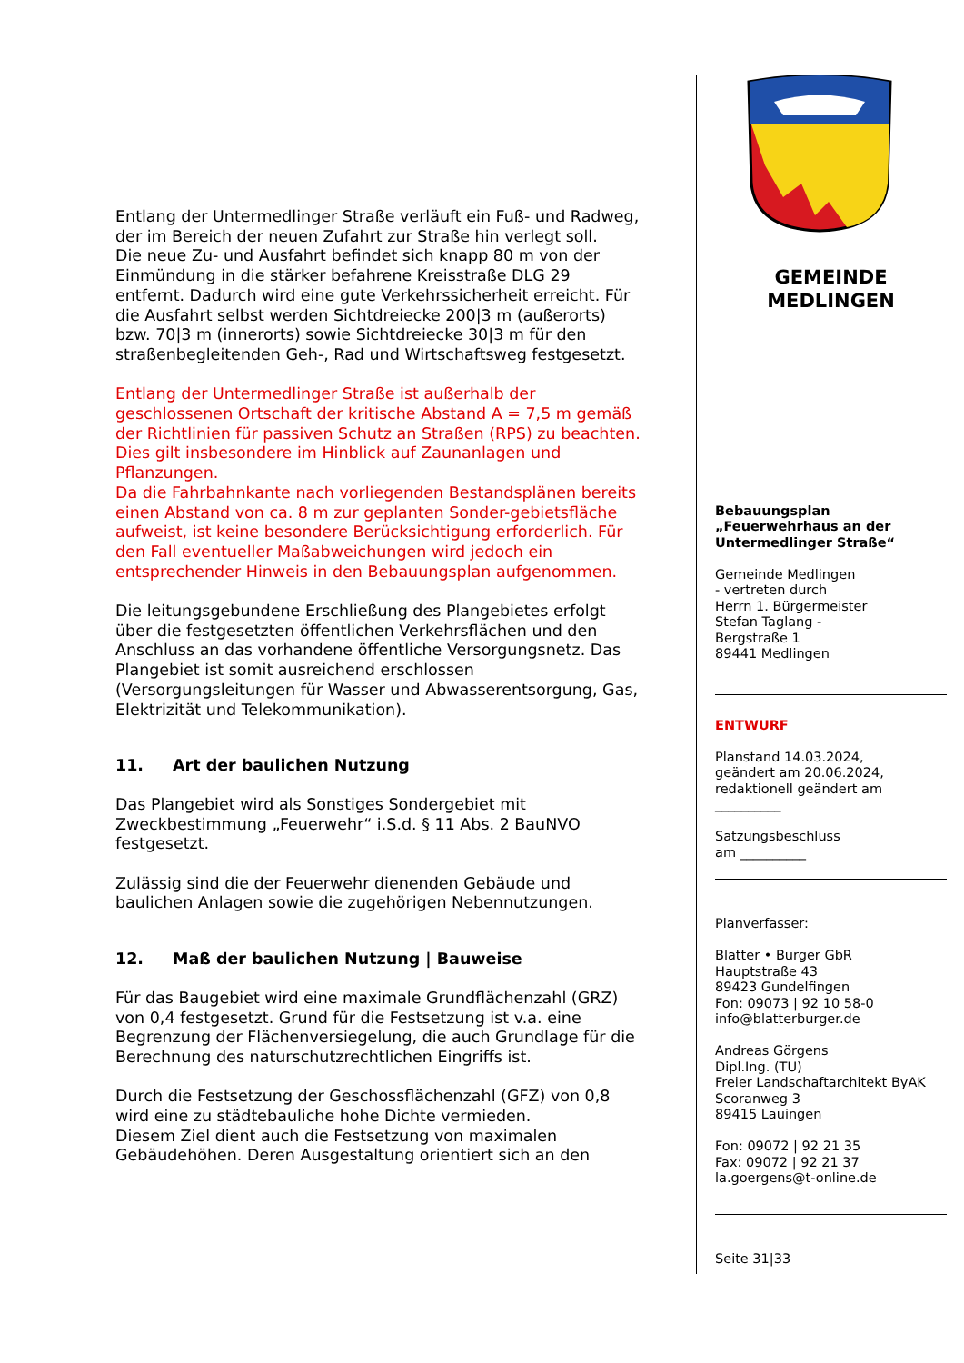Entlang der Untermedlinger Straße verläuft ein Fuß- und Radweg, der im Bereich der neuen Zufahrt zur Straße hin verlegt soll.
Die neue Zu- und Ausfahrt befindet sich knapp 80 m von der Einmündung in die stärker befahrene Kreisstraße DLG 29 entfernt. Dadurch wird eine gute Verkehrssicherheit erreicht. Für die Ausfahrt selbst werden Sichtdreiecke 200|3 m (außerorts) bzw. 70|3 m (innerorts) sowie Sichtdreiecke 30|3 m für den straßenbegleitenden Geh-, Rad und Wirtschaftsweg festgesetzt.
Entlang der Untermedlinger Straße ist außerhalb der geschlossenen Ortschaft der kritische Abstand A = 7,5 m gemäß der Richtlinien für passiven Schutz an Straßen (RPS) zu beachten. Dies gilt insbesondere im Hinblick auf Zaunanlagen und Pflanzungen.
Da die Fahrbahnkante nach vorliegenden Bestandsplänen bereits einen Abstand von ca. 8 m zur geplanten Sonder-gebietsfläche aufweist, ist keine besondere Berücksichtigung erforderlich. Für den Fall eventueller Maßabweichungen wird jedoch ein entsprechender Hinweis in den Bebauungsplan aufgenommen.
Die leitungsgebundene Erschließung des Plangebietes erfolgt über die festgesetzten öffentlichen Verkehrsflächen und den Anschluss an das vorhandene öffentliche Versorgungsnetz. Das Plangebiet ist somit ausreichend erschlossen (Versorgungsleitungen für Wasser und Abwasserentsorgung, Gas, Elektrizität und Telekommunikation).
11. Art der baulichen Nutzung
Das Plangebiet wird als Sonstiges Sondergebiet mit Zweckbestimmung „Feuerwehr“ i.S.d. § 11 Abs. 2 BauNVO festgesetzt.
Zulässig sind die der Feuerwehr dienenden Gebäude und baulichen Anlagen sowie die zugehörigen Nebennutzungen.
12. Maß der baulichen Nutzung | Bauweise
Für das Baugebiet wird eine maximale Grundflächenzahl (GRZ) von 0,4 festgesetzt. Grund für die Festsetzung ist v.a. eine Begrenzung der Flächenversiegelung, die auch Grundlage für die Berechnung des naturschutzrechtlichen Eingriffs ist.
Durch die Festsetzung der Geschossflächenzahl (GFZ) von 0,8 wird eine zu städtebauliche hohe Dichte vermieden.
Diesem Ziel dient auch die Festsetzung von maximalen Gebäudehöhen. Deren Ausgestaltung orientiert sich an den
GEMEINDE
MEDLINGEN
Bebauungsplan
„Feuerwehrhaus an der Untermedlinger Straße“
Gemeinde Medlingen
- vertreten durch
Herrn 1. Bürgermeister
Stefan Taglang -
Bergstraße 1
89441 Medlingen
ENTWURF
Planstand 14.03.2024,
geändert am 20.06.2024,
redaktionell geändert am
__________
Satzungsbeschluss
am __________
Planverfasser:
Blatter • Burger GbR
Hauptstraße 43
89423 Gundelfingen
Fon: 09073 | 92 10 58-0
info@blatterburger.de
Andreas Görgens
Dipl.Ing. (TU)
Freier Landschaftarchitekt ByAK
Scoranweg 3
89415 Lauingen
Fon: 09072 | 92 21 35
Fax: 09072 | 92 21 37
la.goergens@t-online.de
Seite 31|33